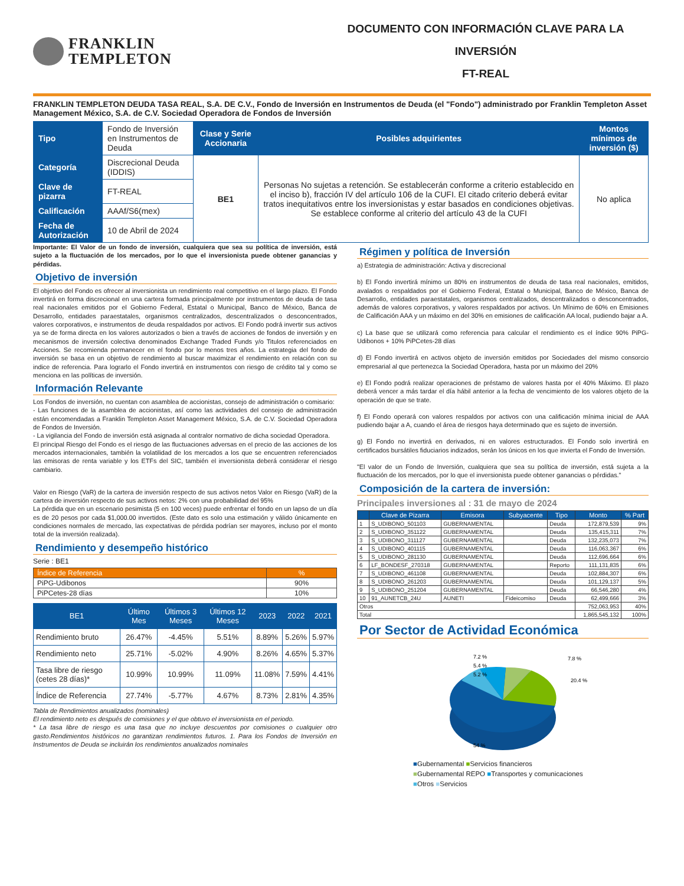FRANKLIN
TEMPLETON
DOCUMENTO CON INFORMACIÓN CLAVE PARA LA INVERSIÓN
FT-REAL
FRANKLIN TEMPLETON DEUDA TASA REAL, S.A. DE C.V., Fondo de Inversión en Instrumentos de Deuda (el "Fondo") administrado por Franklin Templeton Asset Management México, S.A. de C.V. Sociedad Operadora de Fondos de Inversión
| Tipo | Fondo de Inversión en Instrumentos de Deuda | Clase y Serie Accionaria | Posibles adquirientes | Montos mínimos de inversión ($) |
| Categoría | Discrecional Deuda (IDDIS) | BE1 | Personas No sujetas a retención. Se establecerán conforme a criterio establecido en el inciso b), fracción IV del artículo 106 de la CUFI. El citado criterio deberá evitar tratos inequitativos entre los inversionistas y estar basados en condiciones objetivas. Se establece conforme al criterio del artículo 43 de la CUFI | No aplica |
| Clave de pizarra | FT-REAL | | | |
| Calificación | AAAf/S6(mex) | | | |
| Fecha de Autorización | 10 de Abril de 2024 | | | |
Importante: El Valor de un fondo de inversión, cualquiera que sea su política de inversión, está sujeto a la fluctuación de los mercados, por lo que el inversionista puede obtener ganancias y pérdidas.
Objetivo de inversión
El objetivo del Fondo es ofrecer al inversionista un rendimiento real competitivo en el largo plazo. El Fondo invertirá en forma discrecional en una cartera formada principalmente por instrumentos de deuda de tasa real nacionales emitidos por el Gobierno Federal, Estatal o Municipal, Banco de México, Banca de Desarrollo, entidades paraestatales, organismos centralizados, descentralizados o desconcentrados, valores corporativos, e instrumentos de deuda respaldados por activos. El Fondo podrá invertir sus activos ya se de forma directa en los valores autorizados o bien a través de acciones de fondos de inversión y en mecanismos de inversión colectiva denominados Exchange Traded Funds y/o Titulos referenciados en Acciones. Se recomienda permanecer en el fondo por lo menos tres años. La estrategia del fondo de inversión se basa en un objetivo de rendimiento al buscar maximizar el rendimiento en relación con su indice de referencia. Para lograrlo el Fondo invertirá en instrumentos con riesgo de crédito tal y como se menciona en las políticas de inversión.
Información Relevante
Los Fondos de inversión, no cuentan con asamblea de accionistas, consejo de administración o comisario:
- Las funciones de la asamblea de accionistas, así como las actividades del consejo de administración están encomendadas a Franklin Templeton Asset Management México, S.A. de C.V. Sociedad Operadora de Fondos de Inversión.
- La vigilancia del Fondo de inversión está asignada al contralor normativo de dicha sociedad Operadora.
El principal Riesgo del Fondo es el riesgo de las fluctuaciones adversas en el precio de las acciones de los mercados internacionales, también la volatilidad de los mercados a los que se encuentren referenciados las emisoras de renta variable y los ETFs del SIC, también el inversionista deberá considerar el riesgo cambiario.
Valor en Riesgo (VaR) de la cartera de inversión respecto de sus activos netos Valor en Riesgo (VaR) de la cartera de inversión respecto de sus activos netos: 2% con una probabilidad del 95%
La pérdida que en un escenario pesimista (5 en 100 veces) puede enfrentar el fondo en un lapso de un día es de 20 pesos por cada $1,000.00 invertidos. (Este dato es solo una estimación y válido únicamente en condiciones normales de mercado, las expectativas de pérdida podrían ser mayores, incluso por el monto total de la inversión realizada).
Rendimiento y desempeño histórico
Serie : BE1
| Índice de Referencia | % |
| PiPG-Udibonos | 90% |
| PiPCetes-28 días | 10% |
| BE1 | Último Mes | Últimos 3 Meses | Últimos 12 Meses | 2023 | 2022 | 2021 |
| --- | --- | --- | --- | --- | --- | --- |
| Rendimiento bruto | 26.47% | -4.45% | 5.51% | 8.89% | 5.26% | 5.97% |
| Rendimiento neto | 25.71% | -5.02% | 4.90% | 8.26% | 4.65% | 5.37% |
| Tasa libre de riesgo (cetes 28 días)* | 10.99% | 10.99% | 11.09% | 11.08% | 7.59% | 4.41% |
| Índice de Referencia | 27.74% | -5.77% | 4.67% | 8.73% | 2.81% | 4.35% |
Tabla de Rendimientos anualizados (nominales)
El rendimiento neto es después de comisiones y el que obtuvo el inversionista en el periodo.
* La tasa libre de riesgo es una tasa que no incluye descuentos por comisiones o cualquier otro gasto.Rendimientos históricos no garantizan rendimientos futuros. 1. Para los Fondos de Inversión en Instrumentos de Deuda se incluirán los rendimientos anualizados nominales
Régimen y política de Inversión
a) Estrategia de administración: Activa y discrecional
b) El Fondo invertirá mínimo un 80% en instrumentos de deuda de tasa real nacionales, emitidos, avalados o respaldados por el Gobierno Federal, Estatal o Municipal, Banco de México, Banca de Desarrollo, entidades paraestatales, organismos centralizados, descentralizados o desconcentrados, además de valores corporativos, y valores respaldados por activos. Un Mínimo de 60% en Emisiones de Calificación AAA y un máximo en del 30% en emisiones de calificación AA local, pudiendo bajar a A.
c) La base que se utilizará como referencia para calcular el rendimiento es el índice 90% PiPG-Udibonos + 10% PiPCetes-28 días
d) El Fondo invertirá en activos objeto de inversión emitidos por Sociedades del mismo consorcio empresarial al que pertenezca la Sociedad Operadora, hasta por un máximo del 20%
e) El Fondo podrá realizar operaciones de préstamo de valores hasta por el 40% Máximo. El plazo deberá vencer a más tardar el día hábil anterior a la fecha de vencimiento de los valores objeto de la operación de que se trate.
f) El Fondo operará con valores respaldos por activos con una calificación mínima inicial de AAA pudiendo bajar a A, cuando el área de riesgos haya determinado que es sujeto de inversión.
g) El Fondo no invertirá en derivados, ni en valores estructurados. El Fondo solo invertirá en certificados bursátiles fiduciarios indizados, serán los únicos en los que invierta el Fondo de Inversión.
"El valor de un Fondo de Inversión, cualquiera que sea su política de inversión, está sujeta a la fluctuación de los mercados, por lo que el inversionista puede obtener ganancias o pérdidas."
Composición de la cartera de inversión:
Principales inversiones al : 31 de mayo de 2024
| | Clave de Pizarra | Emisora | Subyacente | Tipo | Monto | % Part |
| --- | --- | --- | --- | --- | --- | --- |
| 1 | S_UDIBONO_501103 | GUBERNAMENTAL | | Deuda | 172,879,539 | 9% |
| 2 | S_UDIBONO_351122 | GUBERNAMENTAL | | Deuda | 135,415,311 | 7% |
| 3 | S_UDIBONO_311127 | GUBERNAMENTAL | | Deuda | 132,235,073 | 7% |
| 4 | S_UDIBONO_401115 | GUBERNAMENTAL | | Deuda | 116,063,367 | 6% |
| 5 | S_UDIBONO_281130 | GUBERNAMENTAL | | Deuda | 112,696,664 | 6% |
| 6 | LF_BONDESF_270318 | GUBERNAMENTAL | | Reporto | 111,131,835 | 6% |
| 7 | S_UDIBONO_461108 | GUBERNAMENTAL | | Deuda | 102,884,307 | 6% |
| 8 | S_UDIBONO_261203 | GUBERNAMENTAL | | Deuda | 101,129,137 | 5% |
| 9 | S_UDIBONO_251204 | GUBERNAMENTAL | | Deuda | 66,546,280 | 4% |
| 10 | 91_AUNETCB_24U | AUNETI | Fideicomiso | Deuda | 62,499,666 | 3% |
| Otros | | | | | 752,063,953 | 40% |
| Total | | | | | 1,865,545,132 | 100% |
Por Sector de Actividad Económica
7.2 %
5.4 %
5.2 %
7.8 %
20.4 %
54 %
■Gubernamental ■Servicios financieros
■Gubernamental REPO ■Transportes y comunicaciones
■Otros ■Servicios